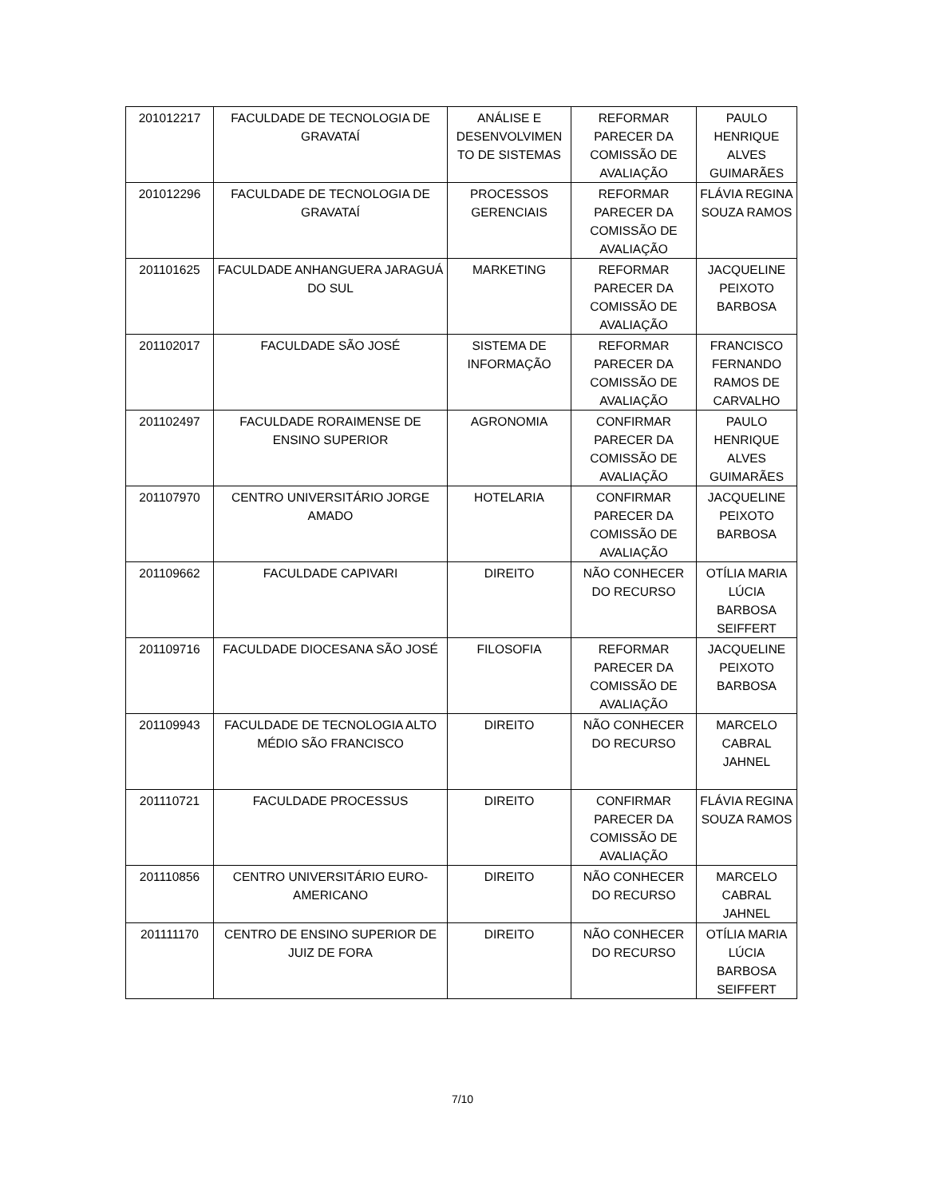| 201012217 | FACULDADE DE TECNOLOGIA DE GRAVATAÍ | ANÁLISE E DESENVOLVIMEN TO DE SISTEMAS | REFORMAR PARECER DA COMISSÃO DE AVALIAÇÃO | PAULO HENRIQUE ALVES GUIMARÃES |
| 201012296 | FACULDADE DE TECNOLOGIA DE GRAVATAÍ | PROCESSOS GERENCIAIS | REFORMAR PARECER DA COMISSÃO DE AVALIAÇÃO | FLÁVIA REGINA SOUZA RAMOS |
| 201101625 | FACULDADE ANHANGUERA JARAGUÁ DO SUL | MARKETING | REFORMAR PARECER DA COMISSÃO DE AVALIAÇÃO | JACQUELINE PEIXOTO BARBOSA |
| 201102017 | FACULDADE SÃO JOSÉ | SISTEMA DE INFORMAÇÃO | REFORMAR PARECER DA COMISSÃO DE AVALIAÇÃO | FRANCISCO FERNANDO RAMOS DE CARVALHO |
| 201102497 | FACULDADE RORAIMENSE DE ENSINO SUPERIOR | AGRONOMIA | CONFIRMAR PARECER DA COMISSÃO DE AVALIAÇÃO | PAULO HENRIQUE ALVES GUIMARÃES |
| 201107970 | CENTRO UNIVERSITÁRIO JORGE AMADO | HOTELARIA | CONFIRMAR PARECER DA COMISSÃO DE AVALIAÇÃO | JACQUELINE PEIXOTO BARBOSA |
| 201109662 | FACULDADE CAPIVARI | DIREITO | NÃO CONHECER DO RECURSO | OTÍLIA MARIA LÚCIA BARBOSA SEIFFERT |
| 201109716 | FACULDADE DIOCESANA SÃO JOSÉ | FILOSOFIA | REFORMAR PARECER DA COMISSÃO DE AVALIAÇÃO | JACQUELINE PEIXOTO BARBOSA |
| 201109943 | FACULDADE DE TECNOLOGIA ALTO MÉDIO SÃO FRANCISCO | DIREITO | NÃO CONHECER DO RECURSO | MARCELO CABRAL JAHNEL |
| 201110721 | FACULDADE PROCESSUS | DIREITO | CONFIRMAR PARECER DA COMISSÃO DE AVALIAÇÃO | FLÁVIA REGINA SOUZA RAMOS |
| 201110856 | CENTRO UNIVERSITÁRIO EURO-AMERICANO | DIREITO | NÃO CONHECER DO RECURSO | MARCELO CABRAL JAHNEL |
| 201111170 | CENTRO DE ENSINO SUPERIOR DE JUIZ DE FORA | DIREITO | NÃO CONHECER DO RECURSO | OTÍLIA MARIA LÚCIA BARBOSA SEIFFERT |
7/10